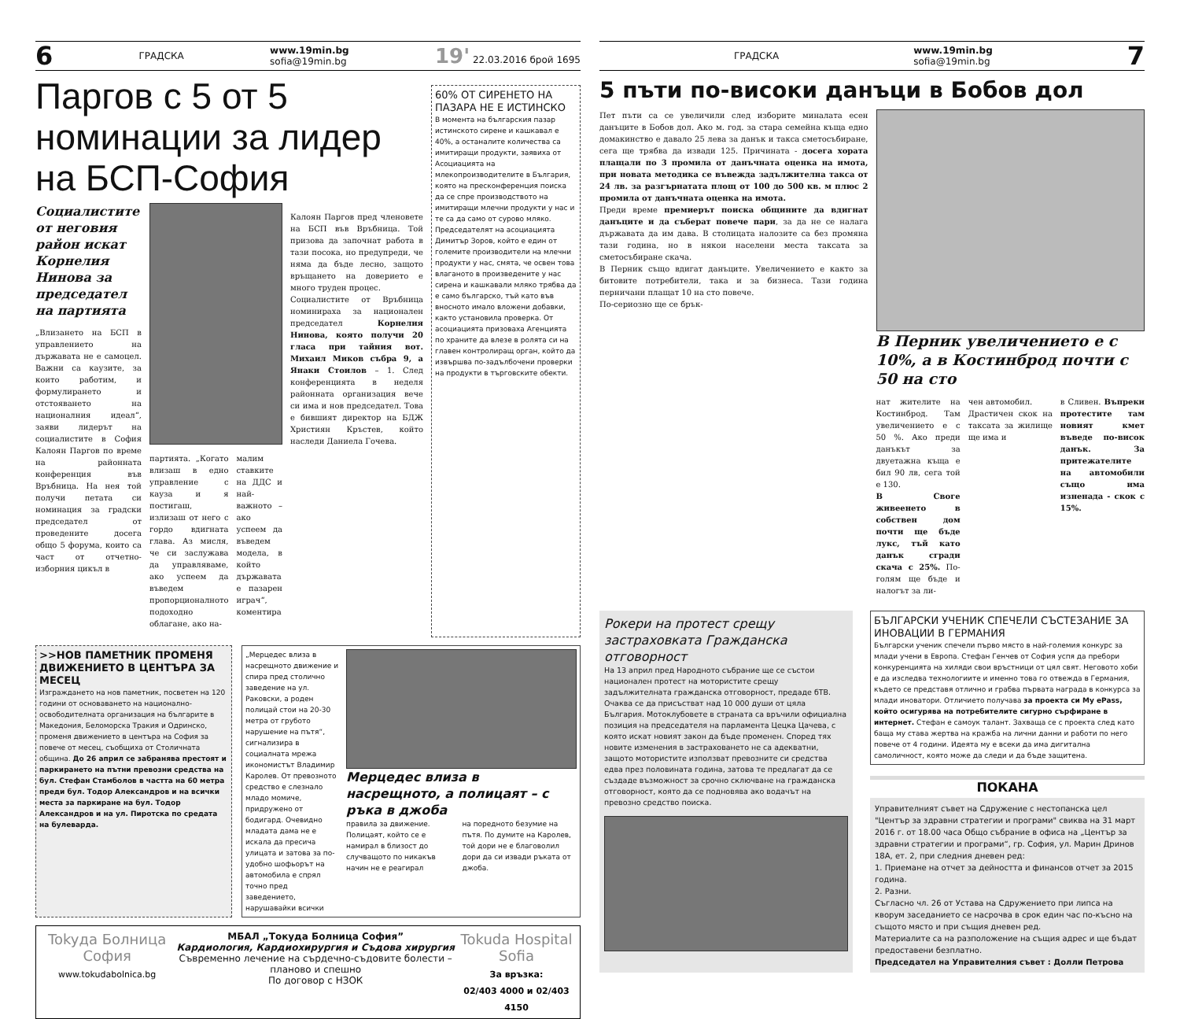6 ГРАДСКА www.19min.bg
sofia@19min.bg 19' 22.03.2016 брой 1695
Паргов с 5 от 5 номинации за лидер на БСП-София
Социалистите от неговия район искат Корнелия Нинова за председател на партията
„Влизането на БСП в управлението на държавата не е самоцел. Важни са каузите, за които работим, и формулирането и отстояването на националния идеал“, заяви лидерът на социалистите в София Калоян Паргов по време на районната конференция във Връбница. На нея той получи петата си номинация за градски председател от проведените досега общо 5 форума, които са част от отчетно-изборния цикъл в
партията. „Когато влизаш в едно управление с кауза и я постигаш, излизаш от него с гордо вдигната глава. Аз мисля, че си заслужава да управляваме, ако успеем да въведем пропорционалното подоходно облагане, ако на-
малим ставките на ДДС и най-важното – ако успеем да въведем модела, в който държавата е пазарен играч“, коментира
Калоян Паргов пред членовете на БСП във Връбница. Той призова да започнат работа в тази посока, но предупреди, че няма да бъде лесно, защото връщането на доверието е много труден процес.
Социалистите от Връбница номинираха за национален председател Корнелия Нинова, която получи 20 гласа при тайния вот. Михаил Миков събра 9, а Янаки Стоилов – 1. След конференцията в неделя районната организация вече си има и нов председател. Това е бившият директор на БДЖ Християн Кръстев, който наследи Даниела Гочева.
60% ОТ СИРЕНЕТО НА ПАЗАРА НЕ Е ИСТИНСКО
В момента на българския пазар истинското сирене и кашкавал е 40%, а останалите количества са имитиращи продукти, заявиха от Асоциацията на млекопроизводителите в България, която на пресконференция поиска да се спре производството на имитиращи млечни продукти у нас и те са да само от сурово мляко. Председателят на асоциацията Димитър Зоров, който е един от големите производители на млечни продукти у нас, смята, че освен това влаганото в произведените у нас сирена и кашкавали мляко трябва да е само българско, тъй като във вносното имало вложени добавки, както установила проверка. От асоциацията призоваха Агенцията по храните да влезе в ролята си на главен контролиращ орган, който да извършва по-задълбочени проверки на продукти в търговските обекти.
>>НОВ ПАМЕТНИК ПРОМЕНЯ ДВИЖЕНИЕТО В ЦЕНТЪРА ЗА МЕСЕЦ
Изграждането на нов паметник, посветен на 120 години от основаването на национално-освободителната организация на българите в Македония, Беломорска Тракия и Одринско, променя движението в центъра на София за повече от месец, съобщиха от Столичната община. До 26 април се забранява престоят и паркирането на пътни превозни средства на бул. Стефан Стамболов в частта на 60 метра преди бул. Тодор Александров и на всички места за паркиране на бул. Тодор Александров и на ул. Пиротска по средата на булеварда.
„Мерцедес влиза в насрещното движение и спира пред столично заведение на ул. Раковски, а роден полицай стои на 20-30 метра от грубото нарушение на пътя“, сигнализира в социалната мрежа икономистът Владимир Каролев. От превозното средство е слезнало младо момиче, придружено от бодигард. Очевидно младата дама не е искала да пресича улицата и затова за по-удобно шофьорът на автомобила е спрял точно пред заведението, нарушавайки всички
Мерцедес влиза в насрещното, а полицаят – с ръка в джоба
правила за движение. Полицаят, който се е намирал в близост до случващото по никакъв начин не е реагирал на поредното безумие на пътя. По думите на Каролев, той дори не е благоволил дори да си извади ръката от джоба.
Tokyда Болница София
www.tokudabolnica.bg
МБАЛ „Токуда Болница София”
Кардиология, Кардиохирургия и Съдова хирургия
Съвременно лечение на сърдечно-съдовите болести – планово и спешно
По договор с НЗОК
Tokuda Hospital Sofia
За връзка:
02/403 4000 и 02/403 4150
ГРАДСКА www.19min.bg
sofia@19min.bg 7
5 пъти по-високи данъци в Бобов дол
Пет пъти са се увеличили след изборите миналата есен данъците в Бобов дол. Ако м. год. за стара семейна къща едно домакинство е давало 25 лева за данък и такса сметосъбиране, сега ще трябва да извади 125. Причината - досега хората плащали по 3 промила от данъчната оценка на имота, при новата методика се въвежда задължителна такса от 24 лв. за разгърнатата площ от 100 до 500 кв. м плюс 2 промила от данъчната оценка на имота.
Преди време премиерът поиска общините да вдигнат данъците и да съберат повече пари, за да не се налага държавата да им дава. В столицата налозите са без промяна тази година, но в някои населени места таксата за сметосъбиране скача.
В Перник също вдигат данъците. Увеличението е както за битовите потребители, така и за бизнеса. Тази година перничани плащат 10 на сто повече.
По-сериозно ще се брък-
В Перник увеличението е с 10%, а в Костинброд почти с 50 на сто
нат жителите на Костинброд. Там увеличението е с 50 %. Ако преди данъкът за двуетажна къща е бил 90 лв, сега той е 130.
В Своге живеенето в собствен дом почти ще бъде лукс, тъй като данък сгради скача с 25%. По-голям ще бъде и налогът за ли-
чен автомобил.
Драстичен скок на таксата за жилище ще има и
в Сливен. Въпреки протестите там новият кмет въведе по-висок данък. За притежателите на автомобили също има изненада - скок с 15%.
Рокери на протест срещу застраховката Гражданска отговорност
На 13 април пред Народното събрание ще се състои национален протест на мотористите срещу задължителната гражданска отговорност, предаде бТВ. Очаква се да присъстват над 10 000 души от цяла България. Мотоклубовете в страната са връчили официална позиция на председателя на парламента Цецка Цачева, с която искат новият закон да бъде променен. Според тях новите изменения в застраховането не са адекватни, защото мотористите използват превозните си средства едва през половината година, затова те предлагат да се създаде възможност за срочно сключване на гражданска отговорност, която да се подновява ако водачът на превозно средство поиска.
БЪЛГАРСКИ УЧЕНИК СПЕЧЕЛИ СЪСТЕЗАНИЕ ЗА ИНОВАЦИИ В ГЕРМАНИЯ
Български ученик спечели първо място в най-големия конкурс за млади учени в Европа. Стефан Генчев от София успя да пребори конкуренцията на хиляди свои връстници от цял свят. Неговото хоби е да изследва технологиите и именно това го отвежда в Германия, където се представя отлично и грабва първата награда в конкурса за млади иноватори. Отличието получава за проекта си My ePass, който осигурява на потребителите сигурно сърфиране в интернет. Стефан е самоук талант. Захваща се с проекта след като баща му става жертва на кражба на лични данни и работи по него повече от 4 години. Идеята му е всеки да има дигитална самоличност, която може да следи и да бъде защитена.
ПОКАНА
Управителният съвет на Сдружение с нестопанска цел "Център за здравни стратегии и програми" свиква на 31 март 2016 г. от 18.00 часа Общо събрание в офиса на „Център за здравни стратегии и програми“, гр. София, ул. Марин Дринов 18А, ет. 2, при следния дневен ред:
1. Приемане на отчет за дейността и финансов отчет за 2015 година.
2. Разни.
Съгласно чл. 26 от Устава на Сдружението при липса на кворум заседанието се насрочва в срок един час по-късно на същото място и при същия дневен ред.
Материалите са на разположение на същия адрес и ще бъдат предоставени безплатно.
Председател на Управителния съвет : Долли Петрова